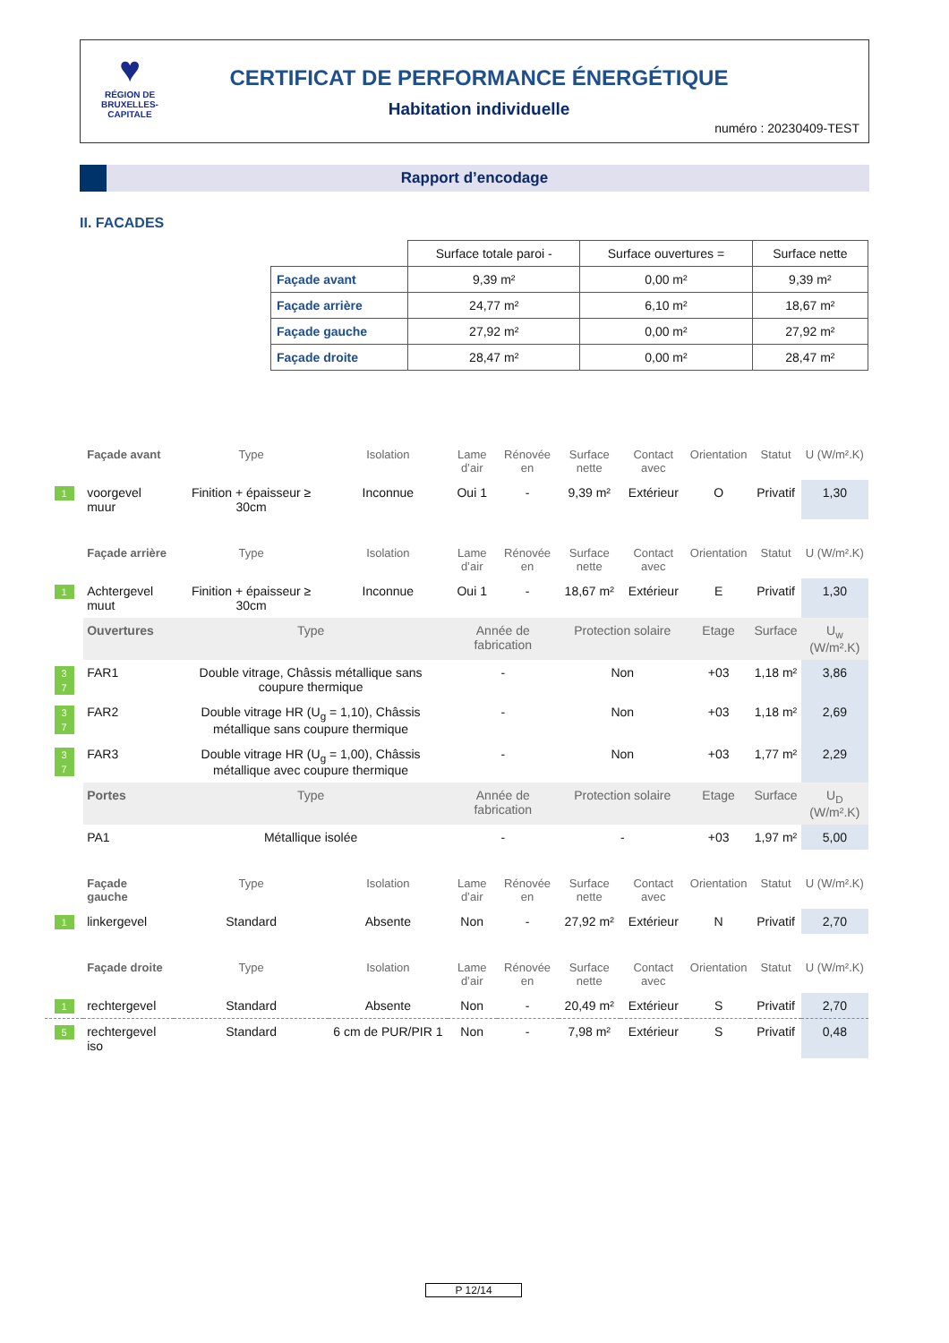♥
RÉGION DE BRUXELLES-CAPITALE
CERTIFICAT DE PERFORMANCE ÉNERGÉTIQUE
Habitation individuelle
numéro : 20230409-TEST
Rapport d’encodage
II. FACADES
| | Surface totale paroi - | Surface ouvertures = | Surface nette |
| --- | --- | --- | --- |
| Façade avant | 9,39 m² | 0,00 m² | 9,39 m² |
| Façade arrière | 24,77 m² | 6,10 m² | 18,67 m² |
| Façade gauche | 27,92 m² | 0,00 m² | 27,92 m² |
| Façade droite | 28,47 m² | 0,00 m² | 28,47 m² |
| | Façade avant | Type | Isolation | Lame d’air | Rénovée en | Surface nette | Contact avec | Orientation | Statut | U (W/m².K) |
| 1 | voorgevel muur | Finition + épaisseur ≥ 30cm | Inconnue | Oui 1 | - | 9,39 m² | Extérieur | O | Privatif | 1,30 |
| | Façade arrière | Type | Isolation | Lame d’air | Rénovée en | Surface nette | Contact avec | Orientation | Statut | U (W/m².K) |
| 1 | Achtergevel muut | Finition + épaisseur ≥ 30cm | Inconnue | Oui 1 | - | 18,67 m² | Extérieur | E | Privatif | 1,30 |
| | Ouvertures | Type | | Année de fabrication | | Protection solaire | | Etage | Surface | U<sub>w</sub> (W/m².K) |
| 3 7 | FAR1 | Double vitrage, Châssis métallique sans coupure thermique | | - | | Non | | +03 | 1,18 m² | 3,86 |
| 3 7 | FAR2 | Double vitrage HR (U<sub>g</sub> = 1,10), Châssis métallique sans coupure thermique | | - | | Non | | +03 | 1,18 m² | 2,69 |
| 3 7 | FAR3 | Double vitrage HR (U<sub>g</sub> = 1,00), Châssis métallique avec coupure thermique | | - | | Non | | +03 | 1,77 m² | 2,29 |
| | Portes | Type | | Année de fabrication | | Protection solaire | | Etage | Surface | U<sub>D</sub> (W/m².K) |
| | PA1 | Métallique isolée | | - | | - | | +03 | 1,97 m² | 5,00 |
| | Façade gauche | Type | Isolation | Lame d’air | Rénovée en | Surface nette | Contact avec | Orientation | Statut | U (W/m².K) |
| 1 | linkergevel | Standard | Absente | Non | - | 27,92 m² | Extérieur | N | Privatif | 2,70 |
| | Façade droite | Type | Isolation | Lame d’air | Rénovée en | Surface nette | Contact avec | Orientation | Statut | U (W/m².K) |
| 1 | rechtergevel | Standard | Absente | Non | - | 20,49 m² | Extérieur | S | Privatif | 2,70 |
| 5 | rechtergevel iso | Standard | 6 cm de PUR/PIR 1 | Non | - | 7,98 m² | Extérieur | S | Privatif | 0,48 |
P 12/14